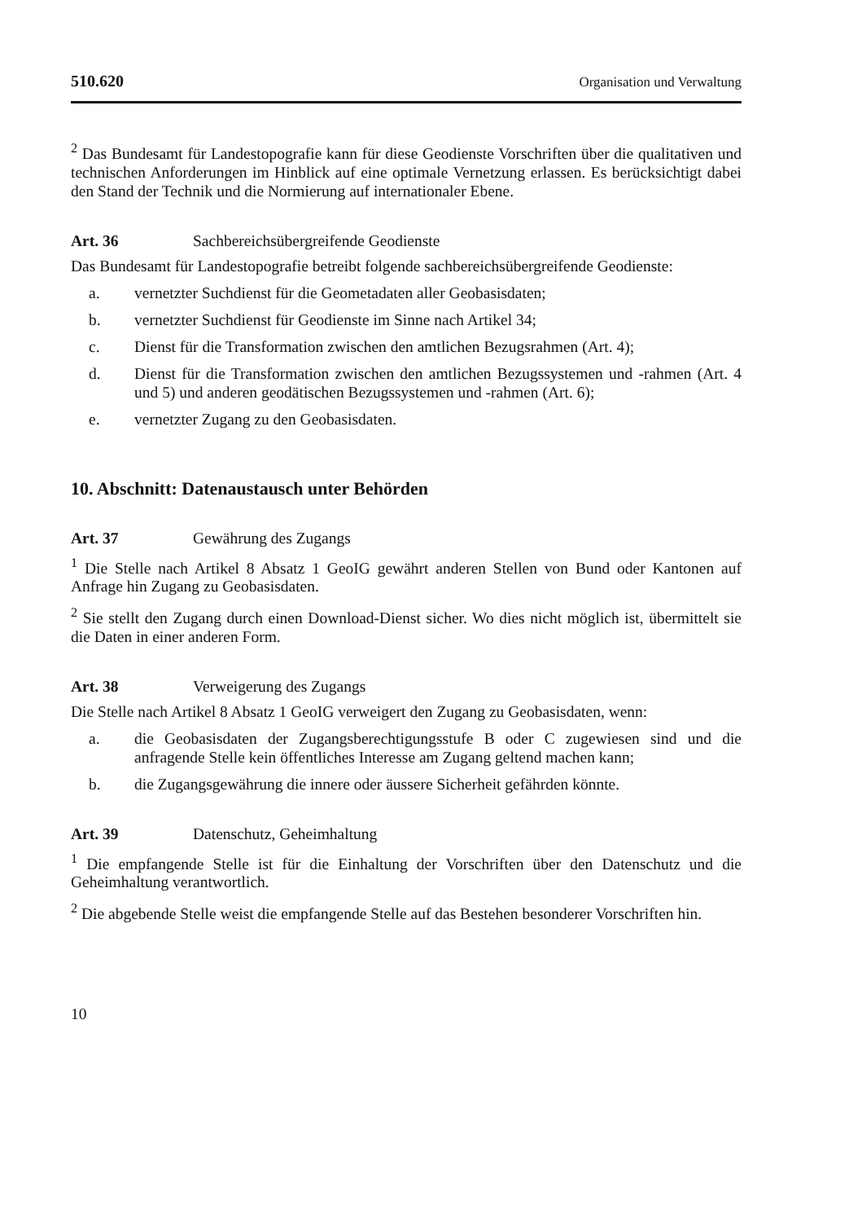510.620 Organisation und Verwaltung
<sup>2</sup> Das Bundesamt für Landestopografie kann für diese Geodienste Vorschriften über die qualitativen und technischen Anforderungen im Hinblick auf eine optimale Vernetzung erlassen. Es berücksichtigt dabei den Stand der Technik und die Normierung auf internationaler Ebene.
Art. 36 Sachbereichsübergreifende Geodienste
Das Bundesamt für Landestopografie betreibt folgende sachbereichsübergreifende Geodienste:
a. vernetzter Suchdienst für die Geometadaten aller Geobasisdaten;
b. vernetzter Suchdienst für Geodienste im Sinne nach Artikel 34;
c. Dienst für die Transformation zwischen den amtlichen Bezugsrahmen (Art. 4);
d. Dienst für die Transformation zwischen den amtlichen Bezugssystemen und -rahmen (Art. 4 und 5) und anderen geodätischen Bezugssystemen und -rahmen (Art. 6);
e. vernetzter Zugang zu den Geobasisdaten.
10. Abschnitt: Datenaustausch unter Behörden
Art. 37 Gewährung des Zugangs
<sup>1</sup> Die Stelle nach Artikel 8 Absatz 1 GeoIG gewährt anderen Stellen von Bund oder Kantonen auf Anfrage hin Zugang zu Geobasisdaten.
<sup>2</sup> Sie stellt den Zugang durch einen Download-Dienst sicher. Wo dies nicht möglich ist, übermittelt sie die Daten in einer anderen Form.
Art. 38 Verweigerung des Zugangs
Die Stelle nach Artikel 8 Absatz 1 GeoIG verweigert den Zugang zu Geobasisdaten, wenn:
a. die Geobasisdaten der Zugangsberechtigungsstufe B oder C zugewiesen sind und die anfragende Stelle kein öffentliches Interesse am Zugang geltend machen kann;
b. die Zugangsgewährung die innere oder äussere Sicherheit gefährden könnte.
Art. 39 Datenschutz, Geheimhaltung
<sup>1</sup> Die empfangende Stelle ist für die Einhaltung der Vorschriften über den Datenschutz und die Geheimhaltung verantwortlich.
<sup>2</sup> Die abgebende Stelle weist die empfangende Stelle auf das Bestehen besonderer Vorschriften hin.
10